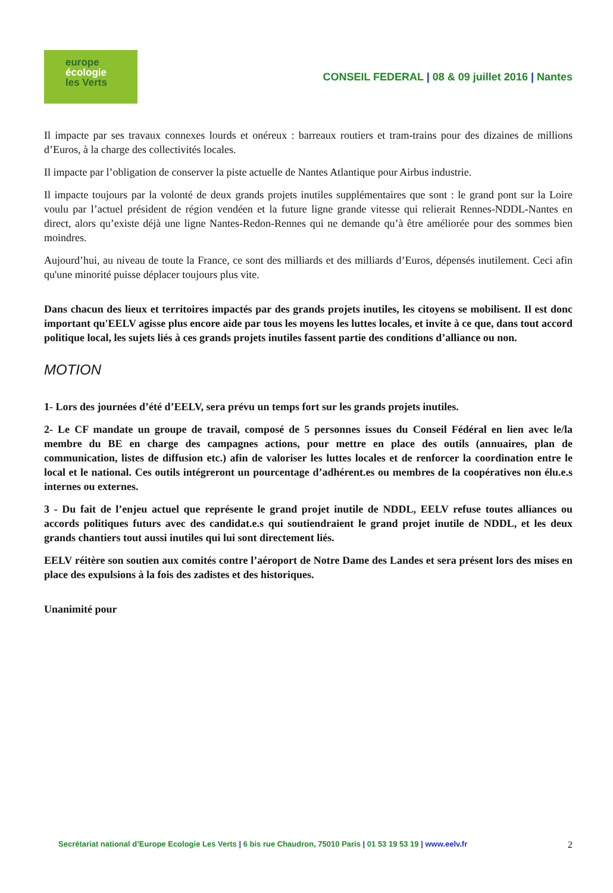europe
écologie
les Verts
CONSEIL FEDERAL | 08 & 09 juillet 2016 | Nantes
Il impacte par ses travaux connexes lourds et onéreux : barreaux routiers et tram-trains pour des dizaines de millions d’Euros, à la charge des collectivités locales.
Il impacte par l’obligation de conserver la piste actuelle de Nantes Atlantique pour Airbus industrie.
Il impacte toujours par la volonté de deux grands projets inutiles supplémentaires que sont : le grand pont sur la Loire voulu par l’actuel président de région vendéen et la future ligne grande vitesse qui relierait Rennes-NDDL-Nantes en direct, alors qu’existe déjà une ligne Nantes-Redon-Rennes qui ne demande qu’à être améliorée pour des sommes bien moindres.
Aujourd’hui, au niveau de toute la France, ce sont des milliards et des milliards d’Euros, dépensés inutilement. Ceci afin qu'une minorité puisse déplacer toujours plus vite.
Dans chacun des lieux et territoires impactés par des grands projets inutiles, les citoyens se mobilisent. Il est donc important qu'EELV agisse plus encore aide par tous les moyens les luttes locales, et invite à ce que, dans tout accord politique local, les sujets liés à ces grands projets inutiles fassent partie des conditions d’alliance ou non.
MOTION
1- Lors des journées d’été d’EELV, sera prévu un temps fort sur les grands projets inutiles.
2- Le CF mandate un groupe de travail, composé de 5 personnes issues du Conseil Fédéral en lien avec le/la membre du BE en charge des campagnes actions, pour mettre en place des outils (annuaires, plan de communication, listes de diffusion etc.) afin de valoriser les luttes locales et de renforcer la coordination entre le local et le national. Ces outils intégreront un pourcentage d’adhérent.es ou membres de la coopératives non élu.e.s internes ou externes.
3 - Du fait de l’enjeu actuel que représente le grand projet inutile de NDDL, EELV refuse toutes alliances ou accords politiques futurs avec des candidat.e.s qui soutiendraient le grand projet inutile de NDDL, et les deux grands chantiers tout aussi inutiles qui lui sont directement liés.
EELV réitère son soutien aux comités contre l’aéroport de Notre Dame des Landes et sera présent lors des mises en place des expulsions à la fois des zadistes et des historiques.
Unanimité pour
Secrétariat national d’Europe Ecologie Les Verts | 6 bis rue Chaudron, 75010 Paris | 01 53 19 53 19 | www.eelv.fr 2